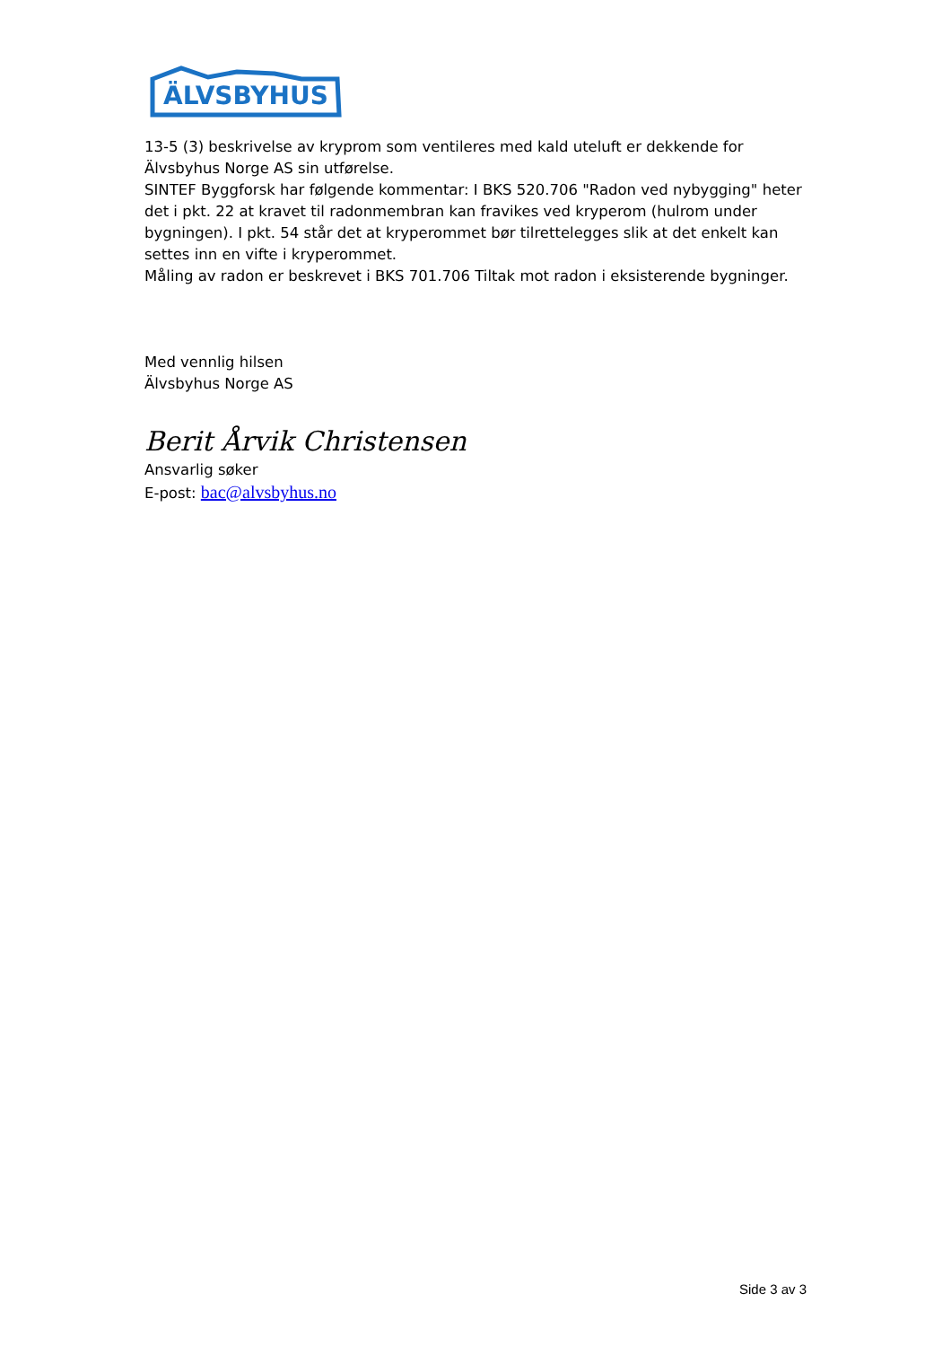ÄLVSBYHUS
13-5 (3) beskrivelse av kryprom som ventileres med kald uteluft er dekkende for Älvsbyhus Norge AS sin utførelse.
SINTEF Byggforsk har følgende kommentar: I BKS 520.706 "Radon ved nybygging" heter det i pkt. 22 at kravet til radonmembran kan fravikes ved kryperom (hulrom under bygningen). I pkt. 54 står det at kryperommet bør tilrettelegges slik at det enkelt kan settes inn en vifte i kryperommet.
Måling av radon er beskrevet i BKS 701.706 Tiltak mot radon i eksisterende bygninger.
Med vennlig hilsen
Älvsbyhus Norge AS
Berit Årvik Christensen
Ansvarlig søker
E-post: bac@alvsbyhus.no
Side 3 av 3